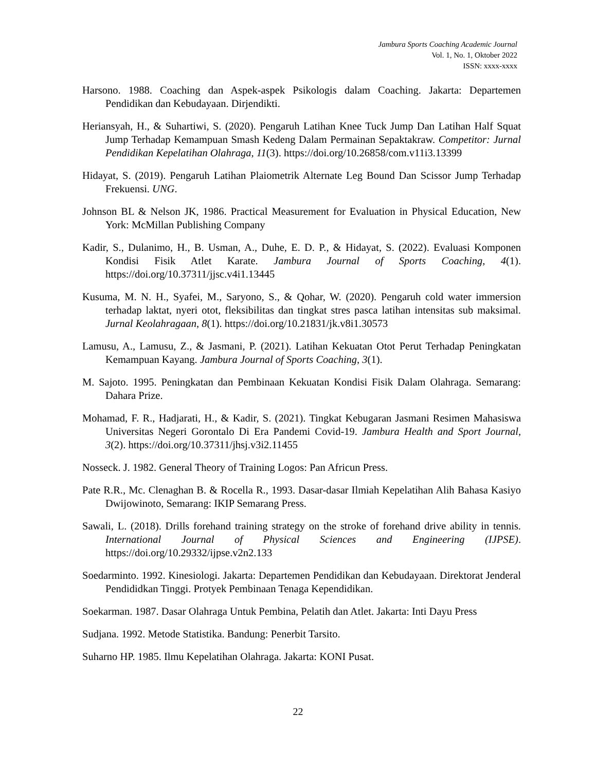Jambura Sports Coaching Academic Journal
Vol. 1, No. 1, Oktober 2022
ISSN: xxxx-xxxx
Harsono. 1988. Coaching dan Aspek-aspek Psikologis dalam Coaching. Jakarta: Departemen Pendidikan dan Kebudayaan. Dirjendikti.
Heriansyah, H., & Suhartiwi, S. (2020). Pengaruh Latihan Knee Tuck Jump Dan Latihan Half Squat Jump Terhadap Kemampuan Smash Kedeng Dalam Permainan Sepaktakraw. Competitor: Jurnal Pendidikan Kepelatihan Olahraga, 11(3). https://doi.org/10.26858/com.v11i3.13399
Hidayat, S. (2019). Pengaruh Latihan Plaiometrik Alternate Leg Bound Dan Scissor Jump Terhadap Frekuensi. UNG.
Johnson BL & Nelson JK, 1986. Practical Measurement for Evaluation in Physical Education, New York: McMillan Publishing Company
Kadir, S., Dulanimo, H., B. Usman, A., Duhe, E. D. P., & Hidayat, S. (2022). Evaluasi Komponen Kondisi Fisik Atlet Karate. Jambura Journal of Sports Coaching, 4(1). https://doi.org/10.37311/jjsc.v4i1.13445
Kusuma, M. N. H., Syafei, M., Saryono, S., & Qohar, W. (2020). Pengaruh cold water immersion terhadap laktat, nyeri otot, fleksibilitas dan tingkat stres pasca latihan intensitas sub maksimal. Jurnal Keolahragaan, 8(1). https://doi.org/10.21831/jk.v8i1.30573
Lamusu, A., Lamusu, Z., & Jasmani, P. (2021). Latihan Kekuatan Otot Perut Terhadap Peningkatan Kemampuan Kayang. Jambura Journal of Sports Coaching, 3(1).
M. Sajoto. 1995. Peningkatan dan Pembinaan Kekuatan Kondisi Fisik Dalam Olahraga. Semarang: Dahara Prize.
Mohamad, F. R., Hadjarati, H., & Kadir, S. (2021). Tingkat Kebugaran Jasmani Resimen Mahasiswa Universitas Negeri Gorontalo Di Era Pandemi Covid-19. Jambura Health and Sport Journal, 3(2). https://doi.org/10.37311/jhsj.v3i2.11455
Nosseck. J. 1982. General Theory of Training Logos: Pan Africun Press.
Pate R.R., Mc. Clenaghan B. & Rocella R., 1993. Dasar-dasar Ilmiah Kepelatihan Alih Bahasa Kasiyo Dwijowinoto, Semarang: IKIP Semarang Press.
Sawali, L. (2018). Drills forehand training strategy on the stroke of forehand drive ability in tennis. International Journal of Physical Sciences and Engineering (IJPSE). https://doi.org/10.29332/ijpse.v2n2.133
Soedarminto. 1992. Kinesiologi. Jakarta: Departemen Pendidikan dan Kebudayaan. Direktorat Jenderal Pendididkan Tinggi. Protyek Pembinaan Tenaga Kependidikan.
Soekarman. 1987. Dasar Olahraga Untuk Pembina, Pelatih dan Atlet. Jakarta: Inti Dayu Press
Sudjana. 1992. Metode Statistika. Bandung: Penerbit Tarsito.
Suharno HP. 1985. Ilmu Kepelatihan Olahraga. Jakarta: KONI Pusat.
22